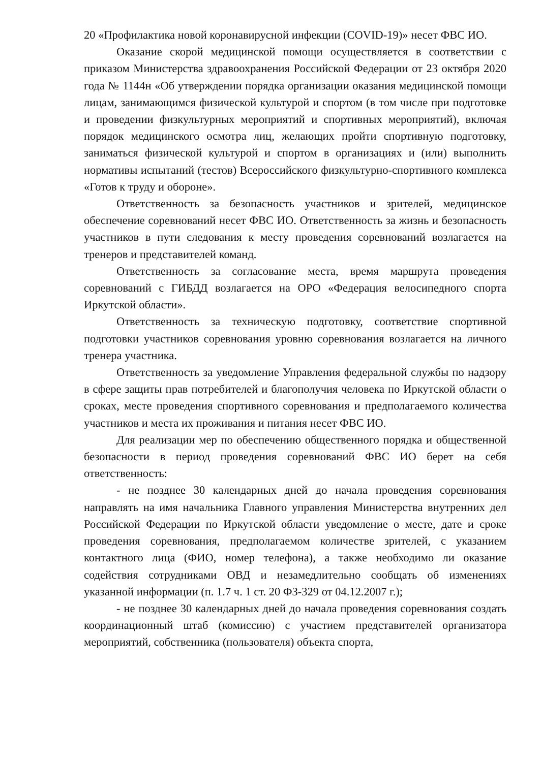20 «Профилактика новой коронавирусной инфекции (COVID-19)» несет ФВС ИО.
Оказание скорой медицинской помощи осуществляется в соответствии с приказом Министерства здравоохранения Российской Федерации от 23 октября 2020 года № 1144н «Об утверждении порядка организации оказания медицинской помощи лицам, занимающимся физической культурой и спортом (в том числе при подготовке и проведении физкультурных мероприятий и спортивных мероприятий), включая порядок медицинского осмотра лиц, желающих пройти спортивную подготовку, заниматься физической культурой и спортом в организациях и (или) выполнить нормативы испытаний (тестов) Всероссийского физкультурно-спортивного комплекса «Готов к труду и обороне».
Ответственность за безопасность участников и зрителей, медицинское обеспечение соревнований несет ФВС ИО. Ответственность за жизнь и безопасность участников в пути следования к месту проведения соревнований возлагается на тренеров и представителей команд.
Ответственность за согласование места, время маршрута проведения соревнований с ГИБДД возлагается на ОРО «Федерация велосипедного спорта Иркутской области».
Ответственность за техническую подготовку, соответствие спортивной подготовки участников соревнования уровню соревнования возлагается на личного тренера участника.
Ответственность за уведомление Управления федеральной службы по надзору в сфере защиты прав потребителей и благополучия человека по Иркутской области о сроках, месте проведения спортивного соревнования и предполагаемого количества участников и места их проживания и питания несет ФВС ИО.
Для реализации мер по обеспечению общественного порядка и общественной безопасности в период проведения соревнований ФВС ИО берет на себя ответственность:
- не позднее 30 календарных дней до начала проведения соревнования направлять на имя начальника Главного управления Министерства внутренних дел Российской Федерации по Иркутской области уведомление о месте, дате и сроке проведения соревнования, предполагаемом количестве зрителей, с указанием контактного лица (ФИО, номер телефона), а также необходимо ли оказание содействия сотрудниками ОВД и незамедлительно сообщать об изменениях указанной информации (п. 1.7 ч. 1 ст. 20 ФЗ-329 от 04.12.2007 г.);
- не позднее 30 календарных дней до начала проведения соревнования создать координационный штаб (комиссию) с участием представителей организатора мероприятий, собственника (пользователя) объекта спорта,